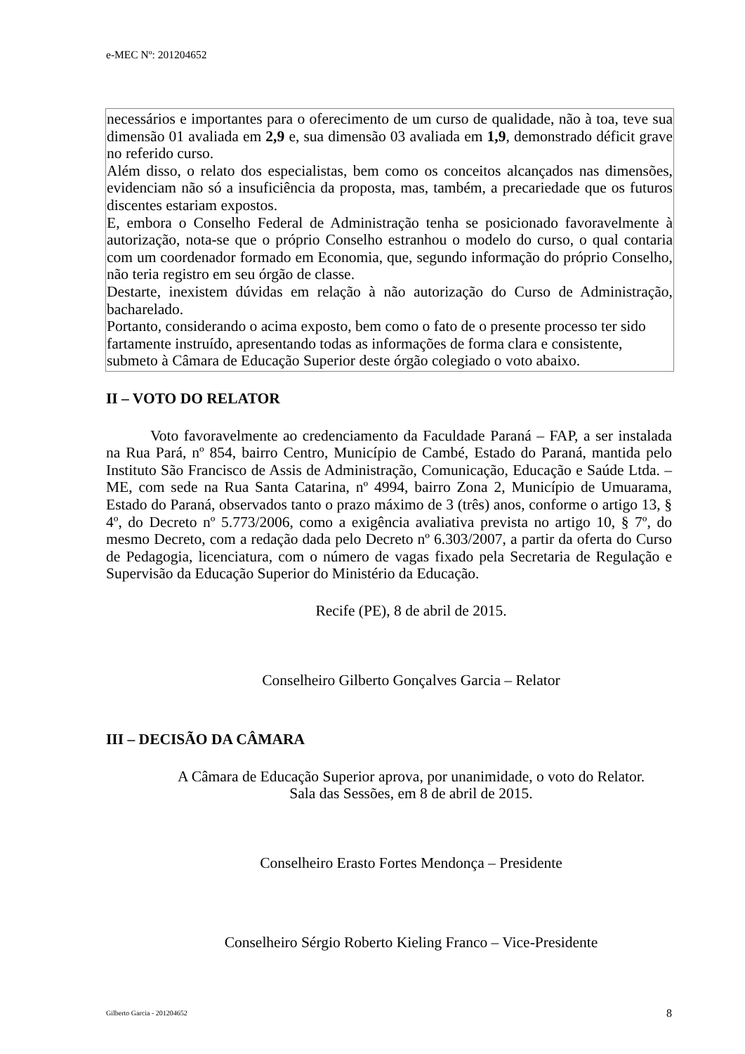e-MEC Nº: 201204652
necessários e importantes para o oferecimento de um curso de qualidade, não à toa, teve sua dimensão 01 avaliada em 2,9 e, sua dimensão 03 avaliada em 1,9, demonstrado déficit grave no referido curso.
Além disso, o relato dos especialistas, bem como os conceitos alcançados nas dimensões, evidenciam não só a insuficiência da proposta, mas, também, a precariedade que os futuros discentes estariam expostos.
E, embora o Conselho Federal de Administração tenha se posicionado favoravelmente à autorização, nota-se que o próprio Conselho estranhou o modelo do curso, o qual contaria com um coordenador formado em Economia, que, segundo informação do próprio Conselho, não teria registro em seu órgão de classe.
Destarte, inexistem dúvidas em relação à não autorização do Curso de Administração, bacharelado.
Portanto, considerando o acima exposto, bem como o fato de o presente processo ter sido fartamente instruído, apresentando todas as informações de forma clara e consistente, submeto à Câmara de Educação Superior deste órgão colegiado o voto abaixo.
II – VOTO DO RELATOR
Voto favoravelmente ao credenciamento da Faculdade Paraná – FAP, a ser instalada na Rua Pará, nº 854, bairro Centro, Município de Cambé, Estado do Paraná, mantida pelo Instituto São Francisco de Assis de Administração, Comunicação, Educação e Saúde Ltda. – ME, com sede na Rua Santa Catarina, nº 4994, bairro Zona 2, Município de Umuarama, Estado do Paraná, observados tanto o prazo máximo de 3 (três) anos, conforme o artigo 13, § 4º, do Decreto nº 5.773/2006, como a exigência avaliativa prevista no artigo 10, § 7º, do mesmo Decreto, com a redação dada pelo Decreto nº 6.303/2007, a partir da oferta do Curso de Pedagogia, licenciatura, com o número de vagas fixado pela Secretaria de Regulação e Supervisão da Educação Superior do Ministério da Educação.
Recife (PE), 8 de abril de 2015.
Conselheiro Gilberto Gonçalves Garcia – Relator
III – DECISÃO DA CÂMARA
A Câmara de Educação Superior aprova, por unanimidade, o voto do Relator.
Sala das Sessões, em 8 de abril de 2015.
Conselheiro Erasto Fortes Mendonça – Presidente
Conselheiro Sérgio Roberto Kieling Franco – Vice-Presidente
Gilberto Garcia - 201204652 8